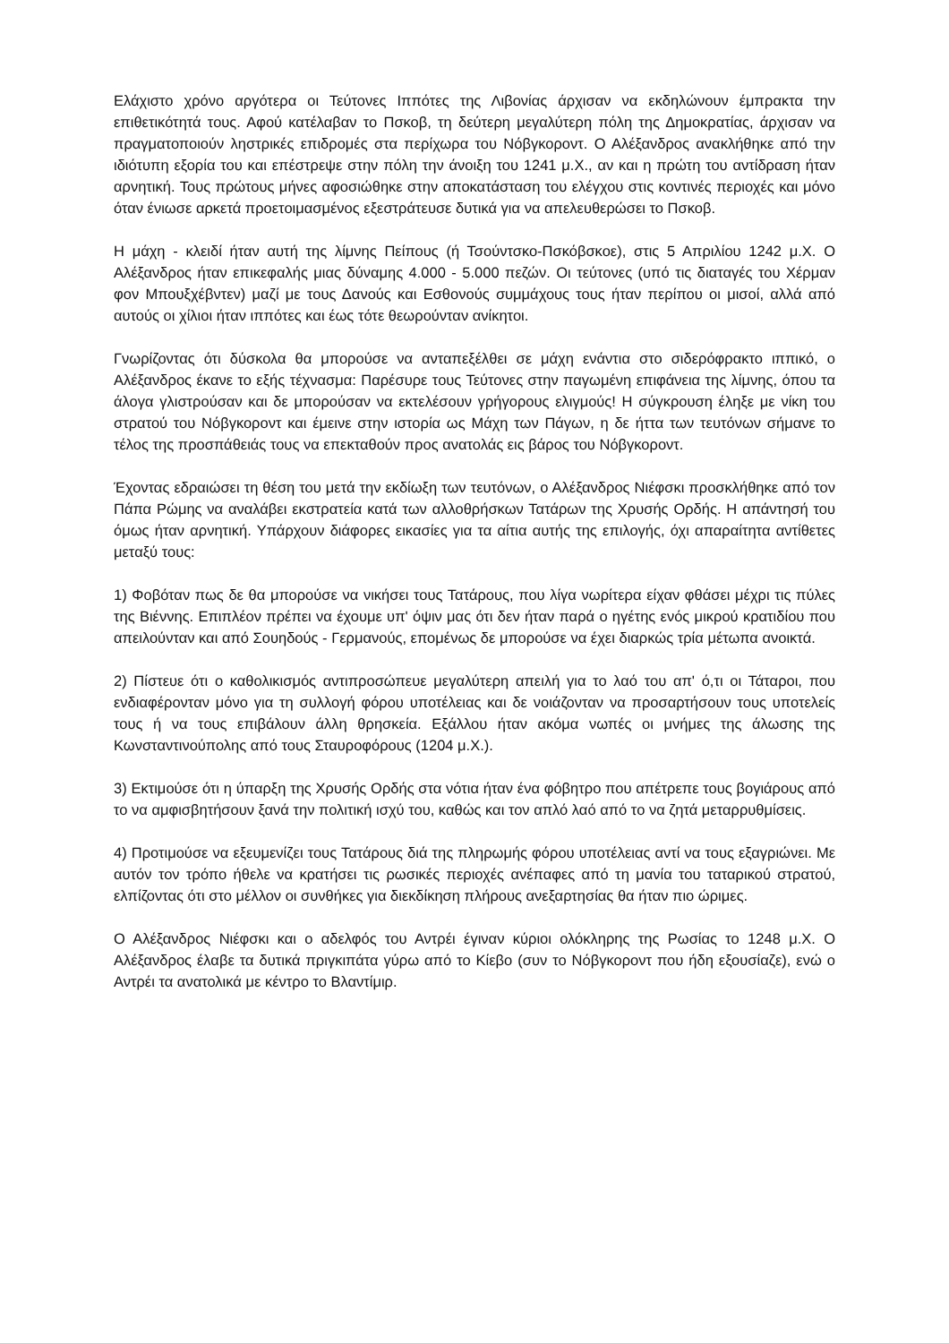Ελάχιστο χρόνο αργότερα οι Τεύτονες Ιππότες της Λιβονίας άρχισαν να εκδηλώνουν έμπρακτα την επιθετικότητά τους. Αφού κατέλαβαν το Πσκοβ, τη δεύτερη μεγαλύτερη πόλη της Δημοκρατίας, άρχισαν να πραγματοποιούν ληστρικές επιδρομές στα περίχωρα του Νόβγκοροντ. Ο Αλέξανδρος ανακλήθηκε από την ιδιότυπη εξορία του και επέστρεψε στην πόλη την άνοιξη του 1241 μ.Χ., αν και η πρώτη του αντίδραση ήταν αρνητική. Τους πρώτους μήνες αφοσιώθηκε στην αποκατάσταση του ελέγχου στις κοντινές περιοχές και μόνο όταν ένιωσε αρκετά προετοιμασμένος εξεστράτευσε δυτικά για να απελευθερώσει το Πσκοβ.
Η μάχη - κλειδί ήταν αυτή της λίμνης Πείπους (ή Τσούντσκο-Πσκόβσκοε), στις 5 Απριλίου 1242 μ.Χ. Ο Αλέξανδρος ήταν επικεφαλής μιας δύναμης 4.000 - 5.000 πεζών. Οι τεύτονες (υπό τις διαταγές του Χέρμαν φον Μπουξχέβντεν) μαζί με τους Δανούς και Εσθονούς συμμάχους τους ήταν περίπου οι μισοί, αλλά από αυτούς οι χίλιοι ήταν ιππότες και έως τότε θεωρούνταν ανίκητοι.
Γνωρίζοντας ότι δύσκολα θα μπορούσε να ανταπεξέλθει σε μάχη ενάντια στο σιδερόφρακτο ιππικό, ο Αλέξανδρος έκανε το εξής τέχνασμα: Παρέσυρε τους Τεύτονες στην παγωμένη επιφάνεια της λίμνης, όπου τα άλογα γλιστρούσαν και δε μπορούσαν να εκτελέσουν γρήγορους ελιγμούς! Η σύγκρουση έληξε με νίκη του στρατού του Νόβγκοροντ και έμεινε στην ιστορία ως Μάχη των Πάγων, η δε ήττα των τευτόνων σήμανε το τέλος της προσπάθειάς τους να επεκταθούν προς ανατολάς εις βάρος του Νόβγκοροντ.
Έχοντας εδραιώσει τη θέση του μετά την εκδίωξη των τευτόνων, ο Αλέξανδρος Νιέφσκι προσκλήθηκε από τον Πάπα Ρώμης να αναλάβει εκστρατεία κατά των αλλοθρήσκων Τατάρων της Χρυσής Ορδής. Η απάντησή του όμως ήταν αρνητική. Υπάρχουν διάφορες εικασίες για τα αίτια αυτής της επιλογής, όχι απαραίτητα αντίθετες μεταξύ τους:
1) Φοβόταν πως δε θα μπορούσε να νικήσει τους Τατάρους, που λίγα νωρίτερα είχαν φθάσει μέχρι τις πύλες της Βιέννης. Επιπλέον πρέπει να έχουμε υπ' όψιν μας ότι δεν ήταν παρά ο ηγέτης ενός μικρού κρατιδίου που απειλούνταν και από Σουηδούς - Γερμανούς, επομένως δε μπορούσε να έχει διαρκώς τρία μέτωπα ανοικτά.
2) Πίστευε ότι ο καθολικισμός αντιπροσώπευε μεγαλύτερη απειλή για το λαό του απ' ό,τι οι Τάταροι, που ενδιαφέρονταν μόνο για τη συλλογή φόρου υποτέλειας και δε νοιάζονταν να προσαρτήσουν τους υποτελείς τους ή να τους επιβάλουν άλλη θρησκεία. Εξάλλου ήταν ακόμα νωπές οι μνήμες της άλωσης της Κωνσταντινούπολης από τους Σταυροφόρους (1204 μ.Χ.).
3) Εκτιμούσε ότι η ύπαρξη της Χρυσής Ορδής στα νότια ήταν ένα φόβητρο που απέτρεπε τους βογιάρους από το να αμφισβητήσουν ξανά την πολιτική ισχύ του, καθώς και τον απλό λαό από το να ζητά μεταρρυθμίσεις.
4) Προτιμούσε να εξευμενίζει τους Τατάρους διά της πληρωμής φόρου υποτέλειας αντί να τους εξαγριώνει. Με αυτόν τον τρόπο ήθελε να κρατήσει τις ρωσικές περιοχές ανέπαφες από τη μανία του ταταρικού στρατού, ελπίζοντας ότι στο μέλλον οι συνθήκες για διεκδίκηση πλήρους ανεξαρτησίας θα ήταν πιο ώριμες.
Ο Αλέξανδρος Νιέφσκι και ο αδελφός του Αντρέι έγιναν κύριοι ολόκληρης της Ρωσίας το 1248 μ.Χ. Ο Αλέξανδρος έλαβε τα δυτικά πριγκιπάτα γύρω από το Κίεβο (συν το Νόβγκοροντ που ήδη εξουσίαζε), ενώ ο Αντρέι τα ανατολικά με κέντρο το Βλαντίμιρ.